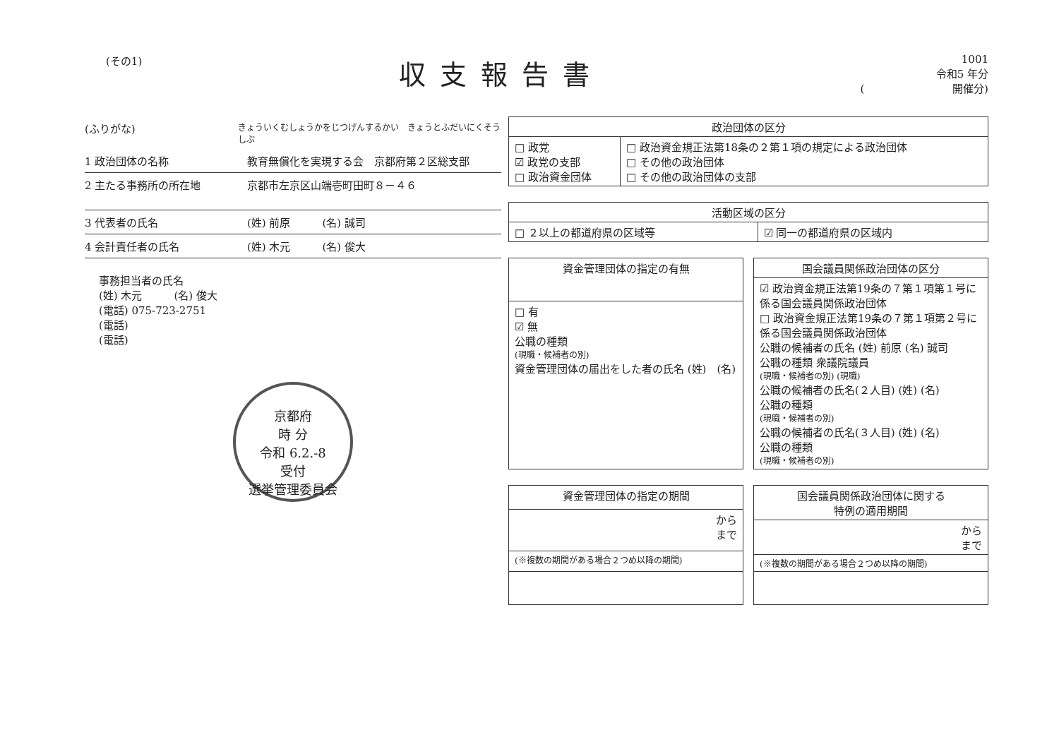(その1)
収支報告書
1001
令和5 年分
(　　　　　　　　 開催分)
(ふりがな) きょういくむしょうかをじつげんするかい　きょうとふだいにくそうしぶ
1 政治団体の名称 教育無償化を実現する会　京都府第２区総支部
2 主たる事務所の所在地 京都市左京区山端壱町田町８－４６
3 代表者の氏名 (姓) 前原　　　(名) 誠司
4 会計責任者の氏名 (姓) 木元　　　(名) 俊大
事務担当者の氏名
(姓) 木元　　　(名) 俊大
(電話) 075-723-2751
(電話)
(電話)
京都府
時 分
令和 6.2.-8
受付
選挙管理委員会
| 政治団体の区分 | |
| --- | --- |
| □ 政党 ☑ 政党の支部 □ 政治資金団体 | □ 政治資金規正法第18条の２第１項の規定による政治団体 □ その他の政治団体 □ その他の政治団体の支部 |
| 活動区域の区分 | |
| --- | --- |
| □ ２以上の都道府県の区域等 | ☑ 同一の都道府県の区域内 |
| 資金管理団体の指定の有無 |
| --- |
| □ 有 ☑ 無 公職の種類 (現職・候補者の別) 資金管理団体の届出をした者の氏名 (姓) (名) |
| 国会議員関係政治団体の区分 |
| --- |
| ☑ 政治資金規正法第19条の７第１項第１号に係る国会議員関係政治団体 □ 政治資金規正法第19条の７第１項第２号に係る国会議員関係政治団体 公職の候補者の氏名 (姓) 前原 (名) 誠司 公職の種類 衆議院議員 (現職・候補者の別) (現職) 公職の候補者の氏名(２人目) (姓) (名) 公職の種類 (現職・候補者の別) 公職の候補者の氏名(３人目) (姓) (名) 公職の種類 (現職・候補者の別) |
| 資金管理団体の指定の期間 |
| --- |
| から まで |
| (※複数の期間がある場合２つめ以降の期間) |
| 国会議員関係政治団体に関する 特例の適用期間 |
| --- |
| から まで |
| (※複数の期間がある場合２つめ以降の期間) |